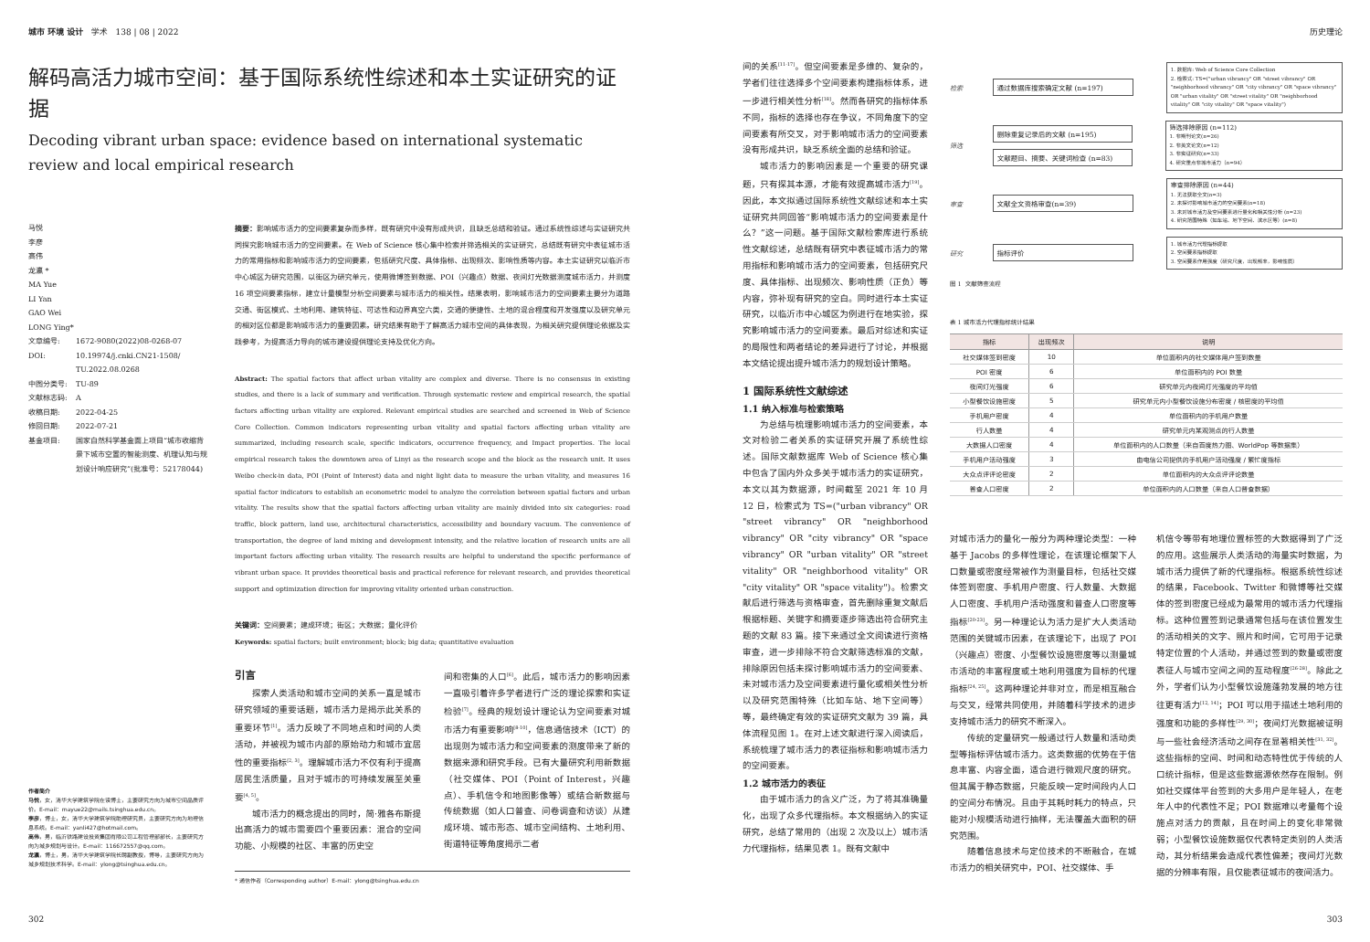城市 环境 设计 学术 138 | 08 | 2022
解码高活力城市空间：基于国际系统性综述和本土实证研究的证据
Decoding vibrant urban space: evidence based on international systematic review and local empirical research
马悦
李彦
高伟
龙瀛 *
MA Yue
LI Yan
GAO Wei
LONG Ying*
| 文章编号: | 1672-9080(2022)08-0268-07 |
| DOI: | 10.19974/j.cnki.CN21-1508/ TU.2022.08.0268 |
| 中图分类号: | TU-89 |
| 文献标志码: | A |
| 收稿日期: | 2022-04-25 |
| 修回日期: | 2022-07-21 |
| 基金项目: | 国家自然科学基金面上项目“城市收缩背景下城市空置的智能测度、机理认知与规划设计响应研究”(批准号：52178044) |
作者简介
马悦，女，清华大学建筑学院在读博士，主要研究方向为城市空间品质评价。E-mail：mayue22@mails.tsinghua.edu.cn。
李彦，博士，女，清华大学建筑学院助理研究员，主要研究方向为地理信息系统。E-mail：yanli427@hotmail.com。
高伟，男，临沂铁路建设投资集团有限公司工程管理部部长，主要研究方向为城乡规划与设计。E-mail：116672557@qq.com。
龙瀛，博士，男，清华大学建筑学院长聘副教授，博导，主要研究方向为城乡规划技术科学。E-mail：ylong@tsinghua.edu.cn。
摘要：影响城市活力的空间要素复杂而多样，既有研究中没有形成共识，且缺乏总结和验证。通过系统性综述与实证研究共同探究影响城市活力的空间要素。在 Web of Science 核心集中检索并筛选相关的实证研究，总结既有研究中表征城市活力的常用指标和影响城市活力的空间要素，包括研究尺度、具体指标、出现频次、影响性质等内容。本土实证研究以临沂市中心城区为研究范围，以街区为研究单元，使用微博签到数据、POI（兴趣点）数据、夜间灯光数据测度城市活力，并测度 16 项空间要素指标，建立计量模型分析空间要素与城市活力的相关性。结果表明，影响城市活力的空间要素主要分为道路交通、街区模式、土地利用、建筑特征、可达性和边界真空六类，交通的便捷性、土地的混合程度和开发强度以及研究单元的相对区位都是影响城市活力的重要因素。研究结果有助于了解高活力城市空间的具体表现，为相关研究提供理论依据及实践参考，为提高活力导向的城市建设提供理论支持及优化方向。
Abstract: The spatial factors that affect urban vitality are complex and diverse. There is no consensus in existing studies, and there is a lack of summary and verification. Through systematic review and empirical research, the spatial factors affecting urban vitality are explored. Relevant empirical studies are searched and screened in Web of Science Core Collection. Common indicators representing urban vitality and spatial factors affecting urban vitality are summarized, including research scale, specific indicators, occurrence frequency, and Impact properties. The local empirical research takes the downtown area of Linyi as the research scope and the block as the research unit. It uses Weibo check-in data, POI (Point of Interest) data and night light data to measure the urban vitality, and measures 16 spatial factor indicators to establish an econometric model to analyze the correlation between spatial factors and urban vitality. The results show that the spatial factors affecting urban vitality are mainly divided into six categories: road traffic, block pattern, land use, architectural characteristics, accessibility and boundary vacuum. The convenience of transportation, the degree of land mixing and development intensity, and the relative location of research units are all important factors affecting urban vitality. The research results are helpful to understand the specific performance of vibrant urban space. It provides theoretical basis and practical reference for relevant research, and provides theoretical support and optimization direction for improving vitality oriented urban construction.
关键词：空间要素；建成环境；街区；大数据；量化评价
Keywords: spatial factors; built environment; block; big data; quantitative evaluation
引言
探索人类活动和城市空间的关系一直是城市研究领域的重要话题，城市活力是揭示此关系的重要环节<sup>[1]</sup>。活力反映了不同地点和时间的人类活动，并被视为城市内部的原始动力和城市宜居性的重要指标<sup>[2, 3]</sup>。理解城市活力不仅有利于提高居民生活质量，且对于城市的可持续发展至关重要<sup>[4, 5]</sup>。
城市活力的概念提出的同时，简·雅各布斯提出高活力的城市需要四个重要因素：混合的空间功能、小规模的社区、丰富的历史空
间和密集的人口<sup>[6]</sup>。此后，城市活力的影响因素一直吸引着许多学者进行广泛的理论探索和实证检验<sup>[7]</sup>。经典的规划设计理论认为空间要素对城市活力有重要影响<sup>[8-10]</sup>，信息通信技术（ICT）的出现则为城市活力和空间要素的测度带来了新的数据来源和研究手段。已有大量研究利用新数据（社交媒体、POI（Point of Interest，兴趣点）、手机信令和地图影像等）或结合新数据与传统数据（如人口普查、问卷调查和访谈）从建成环境、城市形态、城市空间结构、土地利用、街道特征等角度揭示二者
* 通信作者（Corresponding author）E-mail：ylong@tsinghua.edu.cn
302
历史理论
间的关系<sup>[11-17]</sup>。但空间要素是多维的、复杂的，学者们往往选择多个空间要素构建指标体系，进一步进行相关性分析<sup>[18]</sup>。然而各研究的指标体系不同，指标的选择也存在争议，不同角度下的空间要素有所交叉，对于影响城市活力的空间要素没有形成共识，缺乏系统全面的总结和验证。
城市活力的影响因素是一个重要的研究课题，只有探其本源，才能有效提高城市活力<sup>[19]</sup>。因此，本文拟通过国际系统性文献综述和本土实证研究共同回答“影响城市活力的空间要素是什么？”这一问题。基于国际文献检索库进行系统性文献综述，总结既有研究中表征城市活力的常用指标和影响城市活力的空间要素，包括研究尺度、具体指标、出现频次、影响性质（正负）等内容，弥补现有研究的空白。同时进行本土实证研究，以临沂市中心城区为例进行在地实验，探究影响城市活力的空间要素。最后对综述和实证的局限性和两者结论的差异进行了讨论，并根据本文结论提出提升城市活力的规划设计策略。
1 国际系统性文献综述
1.1 纳入标准与检索策略
为总结与梳理影响城市活力的空间要素，本文对检验二者关系的实证研究开展了系统性综述。国际文献数据库 Web of Science 核心集中包含了国内外众多关于城市活力的实证研究，本文以其为数据源，时间截至 2021 年 10 月 12 日，检索式为 TS=("urban vibrancy" OR "street vibrancy" OR "neighborhood vibrancy" OR "city vibrancy" OR "space vibrancy" OR "urban vitality" OR "street vitality" OR "neighborhood vitality" OR "city vitality" OR "space vitality")。检索文献后进行筛选与资格审查，首先删除重复文献后根据标题、关键字和摘要逐步筛选出符合研究主题的文献 83 篇。接下来通过全文阅读进行资格审查，进一步排除不符合文献筛选标准的文献，排除原因包括未探讨影响城市活力的空间要素、未对城市活力及空间要素进行量化或相关性分析以及研究范围特殊（比如车站、地下空间等）等，最终确定有效的实证研究文献为 39 篇，具体流程见图 1。在对上述文献进行深入阅读后，系统梳理了城市活力的表征指标和影响城市活力的空间要素。
1.2 城市活力的表征
由于城市活力的含义广泛，为了将其准确量化，出现了众多代理指标。本文根据纳入的实证研究，总结了常用的（出现 2 次及以上）城市活力代理指标，结果见表 1。既有文献中
检索
通过数据库搜索确定文献 (n=197)
1. 数据库: Web of Science Core Collection
2. 检索式: TS=("urban vibrancy" OR "street vibrancy" OR "neighborhood vibrancy" OR "city vibrancy" OR "space vibrancy" OR "urban vitality" OR "street vitality" OR "neighborhood vitality" OR "city vitality" OR "space vitality")
筛选
删除重复记录后的文献 (n=195)
文献题目、摘要、关键词检查 (n=83)
筛选排除原因 (n=112)
1. 非期刊论文(n=26)
2. 非英文论文(n=12)
3. 非实证研究(n=33)
4. 研究重点非城市活力（n=94）
审查
文献全文资格审查(n=39)
审查排除原因 (n=44)
1. 无法获取全文(n=3)
2. 未探讨影响城市活力的空间要素(n=18)
3. 未对城市活力及空间要素进行量化和相关性分析 (n=23)
4. 研究范围特殊（如车站、地下空间、滨水区等）(n=8)
研究
指标评价
1. 城市活力代理指标提取
2. 空间要素指标提取
3. 空间要素作用强度（研究尺度，出现频率，影响性质）
图 1 文献筛查流程
表 1 城市活力代理指标统计结果
| 指标 | 出现频次 | 说明 |
| --- | --- | --- |
| 社交媒体签到密度 | 10 | 单位面积内的社交媒体用户签到数量 |
| POI 密度 | 6 | 单位面积内的 POI 数量 |
| 夜间灯光强度 | 6 | 研究单元内夜间灯光强度的平均值 |
| 小型餐饮设施密度 | 5 | 研究单元内小型餐饮设施分布密度 / 核密度的平均值 |
| 手机用户密度 | 4 | 单位面积内的手机用户数量 |
| 行人数量 | 4 | 研究单元内某观测点的行人数量 |
| 大数据人口密度 | 4 | 单位面积内的人口数量（来自百度热力图、WorldPop 等数据集） |
| 手机用户活动强度 | 3 | 由电信公司提供的手机用户活动强度 / 繁忙度指标 |
| 大众点评评论密度 | 2 | 单位面积内的大众点评评论数量 |
| 普查人口密度 | 2 | 单位面积内的人口数量（来自人口普查数据） |
对城市活力的量化一般分为两种理论类型：一种基于 Jacobs 的多样性理论，在该理论框架下人口数量或密度经常被作为测量目标，包括社交媒体签到密度、手机用户密度、行人数量、大数据人口密度、手机用户活动强度和普查人口密度等指标<sup>[20-23]</sup>。另一种理论认为活力是扩大人类活动范围的关键城市因素，在该理论下，出现了 POI（兴趣点）密度、小型餐饮设施密度等以测量城市活动的丰富程度或土地利用强度为目标的代理指标<sup>[24, 25]</sup>。这两种理论并非对立，而是相互融合与交叉，经常共同使用，并随着科学技术的进步支持城市活力的研究不断深入。
传统的定量研究一般通过行人数量和活动类型等指标评估城市活力。这类数据的优势在于信息丰富、内容全面，适合进行微观尺度的研究。但其属于静态数据，只能反映一定时间段内人口的空间分布情况。且由于其耗时耗力的特点，只能对小规模活动进行抽样，无法覆盖大面积的研究范围。
随着信息技术与定位技术的不断融合，在城市活力的相关研究中，POI、社交媒体、手
机信令等带有地理位置标签的大数据得到了广泛的应用。这些展示人类活动的海量实时数据，为城市活力提供了新的代理指标。根据系统性综述的结果，Facebook、Twitter 和微博等社交媒体的签到密度已经成为最常用的城市活力代理指标。这种位置签到记录通常包括与在该位置发生的活动相关的文字、照片和时间，它可用于记录特定位置的个人活动，并通过签到的数量或密度表征人与城市空间之间的互动程度<sup>[26-28]</sup>。除此之外，学者们认为小型餐饮设施蓬勃发展的地方往往更有活力<sup>[12, 14]</sup>；POI 可以用于描述土地利用的强度和功能的多样性<sup>[29, 30]</sup>；夜间灯光数据被证明与一些社会经济活动之间存在显著相关性<sup>[31, 32]</sup>。这些指标的空间、时间和动态特性优于传统的人口统计指标，但是这些数据源依然存在限制。例如社交媒体平台签到的大多用户是年轻人，在老年人中的代表性不足；POI 数据难以考量每个设施点对活力的贡献，且在时间上的变化非常微弱；小型餐饮设施数据仅代表特定类别的人类活动，其分析结果会造成代表性偏差；夜间灯光数据的分辨率有限，且仅能表征城市的夜间活力。
303